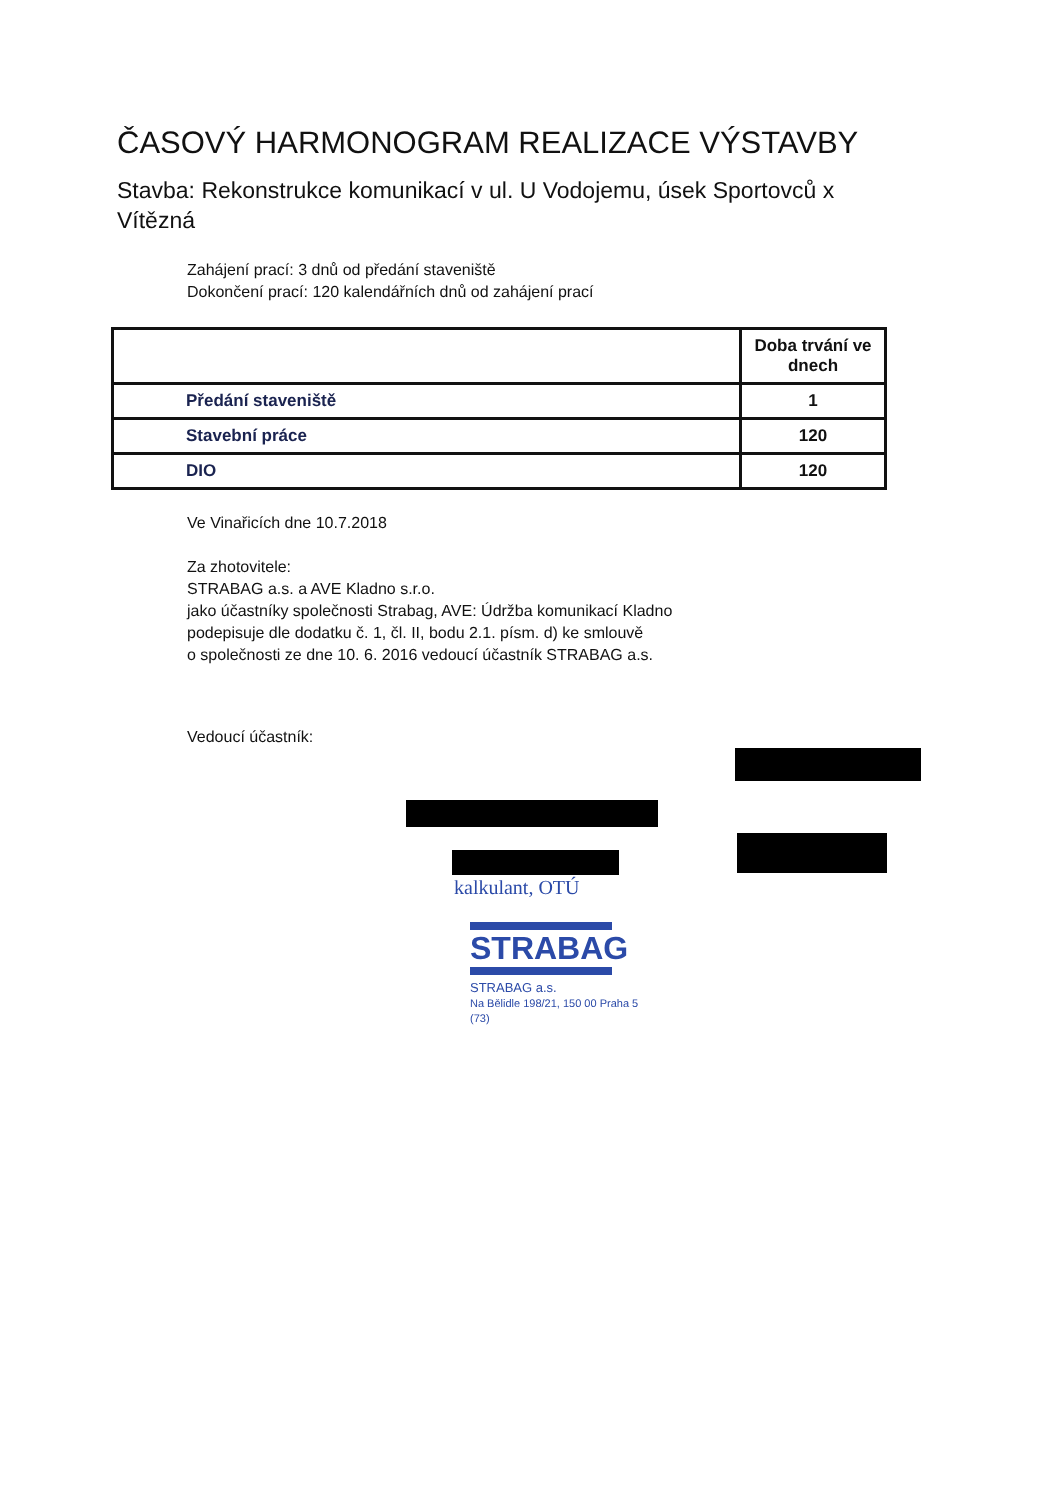ČASOVÝ HARMONOGRAM REALIZACE VÝSTAVBY
Stavba: Rekonstrukce komunikací v ul. U Vodojemu, úsek Sportovců x Vítězná
Zahájení prací: 3 dnů od předání staveniště
Dokončení prací: 120 kalendářních dnů od zahájení prací
| | Doba trvání ve dnech |
| --- | --- |
| Předání staveniště | 1 |
| Stavební práce | 120 |
| DIO | 120 |
Ve Vinařicích dne 10.7.2018
Za zhotovitele:
STRABAG a.s. a AVE Kladno s.r.o.
jako účastníky společnosti Strabag, AVE: Údržba komunikací Kladno
podepisuje dle dodatku č. 1, čl. II, bodu 2.1. písm. d) ke smlouvě
o společnosti ze dne 10. 6. 2016 vedoucí účastník STRABAG a.s.
Vedoucí účastník:
kalkulant, OTÚ
STRABAG
STRABAG a.s.
Na Bělidle 198/21, 150 00 Praha 5
(73)